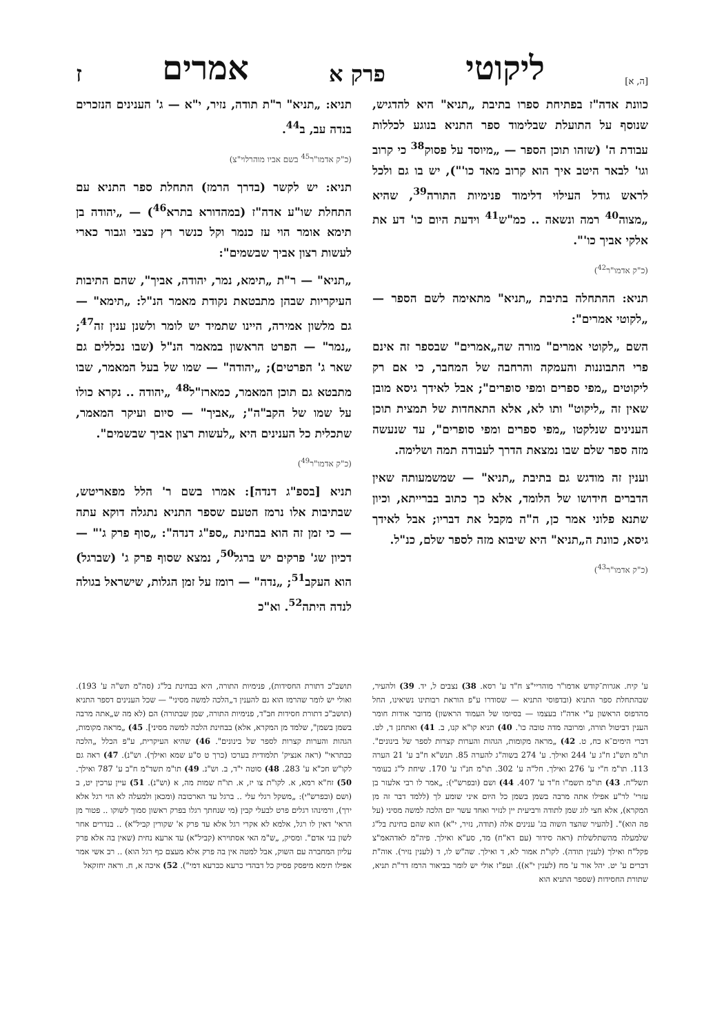[ה, א] ליקוטי פרק א אמרים ז
כוונת אדה"ז בפתיחת ספרו בתיבת „תניא" היא להדגיש, שנוסף על התועלת שבלימוד ספר התניא בנוגע לכללות עבודת ה' (שזהו תוכן הספר — „מיוסד על פסוק<sup>38</sup> כי קרוב וגו' לבאר היטב איך הוא קרוב מאד כו'"), יש בו גם ולכל לראש גודל העילוי דלימוד פנימיות התורה<sup>39</sup>, שהיא „מצוה<sup>40</sup> רמה ונשאה .. כמ"ש<sup>41</sup> וידעת היום כו' דע את אלקי אביך כו'".
(כ"ק אדמו"ר<sup>42</sup>)
תניא: ההתחלה בתיבת „תניא" מתאימה לשם הספר — „לקוטי אמרים":
השם „לקוטי אמרים" מורה שה„אמרים" שבספר זה אינם פרי התבוננות והעמקה והרחבה של המחבר, כי אם רק ליקוטים „מפי ספרים ומפי סופרים"; אבל לאידך גיסא מובן שאין זה „ליקוט" ותו לא, אלא התאחדות של תמצית תוכן הענינים שנלקטו „מפי ספרים ומפי סופרים", עד שנעשה מזה ספר שלם שבו נמצאת הדרך לעבודה תמה ושלימה.
וענין זה מודגש גם בתיבת „תניא" — שמשמעותה שאין הדברים חידושו של הלומד, אלא כך כתוב בברייתא, וכיון שתנא פלוני אמר כן, ה"ה מקבל את דבריו; אבל לאידך גיסא, כוונת ה„תניא" היא שיבוא מזה לספר שלם, כנ"ל.
(כ"ק אדמו"ר<sup>43</sup>)
תניא: „תניא" ר"ת תודה, נזיר, י"א — ג' הענינים הנזכרים בנדה עב, ב<sup>44</sup>.
(כ"ק אדמו"ר<sup>45</sup> בשם אביו מוהרלוי"צ)
תניא: יש לקשר (בדרך הרמז) התחלת ספר התניא עם התחלת שו"ע אדה"ז (במהדורא בתרא<sup>46</sup>) — „יהודה בן תימא אומר הוי עז כנמר וקל כנשר רץ כצבי וגבור כארי לעשות רצון אביך שבשמים":
„תניא" — ר"ת „תימא, נמר, יהודה, אביך", שהם התיבות העיקריות שבהן מתבטאת נקודת מאמר הנ"ל: „תימא" — גם מלשון אמירה, היינו שתמיד יש לומר ולשנן ענין זה<sup>47</sup>; „נמר" — הפרט הראשון במאמר הנ"ל (שבו נכללים גם שאר ג' הפרטים); „יהודה" — שמו של בעל המאמר, שבו מתבטא גם תוכן המאמר, כמארז"ל<sup>48</sup> „יהודה .. נקרא כולו על שמו של הקב"ה"; „אביך" — סיום ועיקר המאמר, שתכלית כל הענינים היא „לעשות רצון אביך שבשמים".
(כ"ק אדמו"ר<sup>49</sup>)
תניא [בספ"ג דנדה]: אמרו בשם ר' הלל מפאריטש, שבתיבות אלו נרמז הטעם שספר התניא נתגלה דוקא עתה — כי זמן זה הוא בבחינת „ספ"ג דנדה": „סוף פרק ג'" — דכיון שג' פרקים יש ברגל<sup>50</sup>, נמצא שסוף פרק ג' (שברגל) הוא העקב<sup>51</sup>; „נדה" — רומז על זמן הגלות, שישראל בגולה לנדה היתה<sup>52</sup>. וא"כ
ע' קיח. אגרות־קודש אדמו"ר מוהריי"צ ח"ד ע' רסא. 38) נצבים ל, יד. 39) ולהעיר, שבהתחלת ספר התניא (ובדפוסי התניא — שסודרו ע"פ הוראת רבותינו נשיאינו, החל מהדפוס הראשון ע"י אדה"ז בעצמו — בסיומו של העמוד הראשון) מדובר אודות חומר הענין דביטול תורה, ומרובה מדה טובה כו'. 40) תניא קו"א קנו, ב. 41) ואתחנן ד, לט. דברי הימים־א כח, ט. 42) „מראה מקומות, הגהות והערות קצרות לספר של בינונים". תו"מ תש"נ ח"ג ע' 244 ואילך. ע' 274 בשוה"ג להערה 85. תנש"א ח"ב ע' 21 הערה 113. תו"מ ח"י ע' 276 ואילך. חל"ה ע' 302. תו"מ חנ"ו ע' 170. שיחת ל"ג בעומר תשל"ח. 43) תו"מ תשמ"ו ח"ד ע' 407. 44) ושם (ובפרש"י): „אמר לו רבי אלעזר בן עזרי' לר"ע אפילו אתה מרבה בשמן בשמן כל היום איני שומע לך (ללמד דבר זה מן המקרא), אלא חצי לוג שמן לתודה ורביעית יין לנזיר ואחד עשר יום הלכה למשה מסיני (על פה הוא)". [להעיר שהצד השוה בג' ענינים אלה (תודה, נזיר, י"א) הוא שהם בחינת בל"ג שלמעלה מהשתלשלות (ראה סידור (עם דא"ח) מד, סע"א ואילך. פיה"מ לאדהאמ"צ פקל"ח ואילך (לענין תודה). לקו"ת אמור לא, ד ואילך. שה"ש לו, ד (לענין נזיר). אוה"ת דברים ע' יט. יהל אור ע' מח (לענין י"א)). ועפ"ז אולי יש לומר בביאור הרמז דר"ת תניא, שתורת החסידות (שספר התניא הוא
תושב"כ דתורת החסידות), פנימיות התורה, היא בבחינת בל"ג (סה"מ תש"ה ע' 193). ואולי יש לומר שהרמז הוא גם להענין ד„הלכה למשה מסיני" — שכל הענינים דספר התניא (תושב"כ דתורת חסידות חב"ד, פנימיות התורה, שמן שבתורה) הם (לא מה ש„אתה מרבה בשמן בשמן", שלמד מן המקרא, אלא) בבחינת הלכה למשה מסיני]. 45) „מראה מקומות, הגהות והערות קצרות לספר של בינונים". 46) שהיא העיקרית, ע"פ הכלל „הלכה כבתראי" (ראה אנציק' תלמודית בערכו (כרך ט ס"ע שמא ואילך). וש"נ). 47) ראה גם לקו"ש חכ"א ע' 283. 48) סוטה י"ד, ב. וש"נ. 49) תו"מ תשד"מ ח"ב ע' 787 ואילך. 50) זח"א רמא, א. לקו"ת צו יז, א. תו"ח שמות מה, א (וש"נ). 51) עיין ערכין יט, ב (ושם (ובפרש"י): „משקל רגלי עלי .. ברגל עד הארכובה (ומכאן ולמעלה לא הוי רגל אלא ירך), ורמינהו רגלים פרט לבעלי קבין (מי שנחתך רגלו בפרק ראשון סמוך לשוקו .. פטור מן הראי' דאין לו רגל, אלמא לא אקרי רגל אלא עד פרק א' שקורין קביל"א) .. בנדרים אחר לשון בני אדם". ומסיק, „ש"מ האי אסתוירא (קביל"א) עד ארעא נחית (שאין בה אלא פרק עליון המחברה עם השוק, אבל למטה אין בה פרק אלא מעצם כף רגל הוא) .. רב אשי אמר אפילו תימא מיפסק פסיק כל דבהדי כרעא ככרעא דמי"). 52) איכה א, ח. וראה יחזקאל